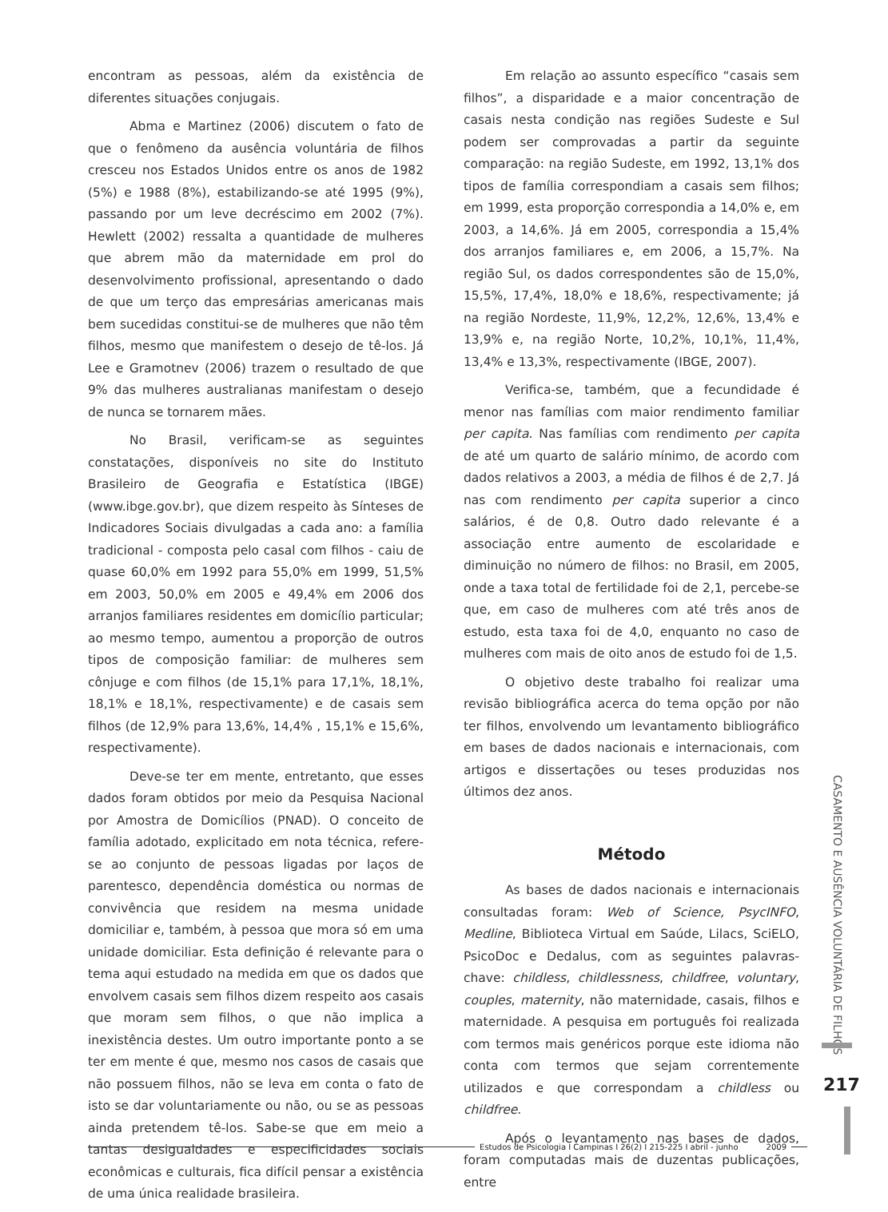encontram as pessoas, além da existência de diferentes situações conjugais.
Abma e Martinez (2006) discutem o fato de que o fenômeno da ausência voluntária de filhos cresceu nos Estados Unidos entre os anos de 1982 (5%) e 1988 (8%), estabilizando-se até 1995 (9%), passando por um leve decréscimo em 2002 (7%). Hewlett (2002) ressalta a quantidade de mulheres que abrem mão da materni­dade em prol do desenvolvimento profissional, apresen­tando o dado de que um terço das empresárias ameri­canas mais bem sucedidas constitui-se de mulheres que não têm filhos, mesmo que manifestem o desejo de tê-los. Já Lee e Gramotnev (2006) trazem o resultado de que 9% das mulheres australianas manifestam o desejo de nunca se tornarem mães.
No Brasil, verificam-se as seguintes constatações, disponíveis no site do Instituto Brasileiro de Geografia e Estatística (IBGE) (www.ibge.gov.br), que dizem respeito às Sínteses de Indicadores Sociais divulgadas a cada ano: a família tradicional - composta pelo casal com filhos - caiu de quase 60,0% em 1992 para 55,0% em 1999, 51,5% em 2003, 50,0% em 2005 e 49,4% em 2006 dos arranjos familiares residentes em domicílio parti­cular; ao mesmo tempo, aumentou a proporção de outros tipos de composição familiar: de mulheres sem cônjuge e com filhos (de 15,1% para 17,1%, 18,1%, 18,1% e 18,1%, respectivamente) e de casais sem filhos (de 12,9% para 13,6%, 14,4% , 15,1% e 15,6%, respectivamente).
Deve-se ter em mente, entretanto, que esses dados foram obtidos por meio da Pesquisa Nacional por Amostra de Domicílios (PNAD). O conceito de família adotado, explicitado em nota técnica, refere-se ao conjunto de pessoas ligadas por laços de parentesco, dependência doméstica ou normas de convivência que residem na mesma unidade domiciliar e, também, à pessoa que mora só em uma unidade domiciliar. Esta definição é relevante para o tema aqui estudado na medida em que os dados que envolvem casais sem filhos dizem respeito aos casais que moram sem filhos, o que não implica a inexistência destes. Um outro importante ponto a se ter em mente é que, mesmo nos casos de casais que não possuem filhos, não se leva em conta o fato de isto se dar voluntariamente ou não, ou se as pessoas ainda pretendem tê-los. Sabe-se que em meio a tantas desigualdades e especificidades sociais econômicas e culturais, fica difícil pensar a existência de uma única realidade brasileira.
Em relação ao assunto específico “casais sem filhos”, a disparidade e a maior concentração de casais nesta condição nas regiões Sudeste e Sul podem ser comprovadas a partir da seguinte comparação: na região Sudeste, em 1992, 13,1% dos tipos de família correspondiam a casais sem filhos; em 1999, esta propor­ção correspondia a 14,0% e, em 2003, a 14,6%. Já em 2005, correspondia a 15,4% dos arranjos familiares e, em 2006, a 15,7%. Na região Sul, os dados correspondentes são de 15,0%, 15,5%, 17,4%, 18,0% e 18,6%, respectiva­mente; já na região Nordeste, 11,9%, 12,2%, 12,6%, 13,4% e 13,9% e, na região Norte, 10,2%, 10,1%, 11,4%, 13,4% e 13,3%, respectivamente (IBGE, 2007).
Verifica-se, também, que a fecundidade é menor nas famílias com maior rendimento familiar per capita. Nas famílias com rendimento per capita de até um quar­to de salário mínimo, de acordo com dados relativos a 2003, a média de filhos é de 2,7. Já nas com rendimento per capita superior a cinco salários, é de 0,8. Outro dado relevante é a associação entre aumento de escolaridade e diminuição no número de filhos: no Brasil, em 2005, onde a taxa total de fertilidade foi de 2,1, percebe-se que, em caso de mulheres com até três anos de estudo, esta taxa foi de 4,0, enquanto no caso de mulheres com mais de oito anos de estudo foi de 1,5.
O objetivo deste trabalho foi realizar uma revisão bibliográfica acerca do tema opção por não ter filhos, envolvendo um levantamento bibliográfico em bases de dados nacionais e internacionais, com artigos e dissertações ou teses produzidas nos últimos dez anos.
Método
As bases de dados nacionais e internacionais consultadas foram: Web of Science, PsycINFO, Medline, Biblioteca Virtual em Saúde, Lilacs, SciELO, PsicoDoc e Dedalus, com as seguintes palavras-chave: childless, childlessness, childfree, voluntary, couples, maternity, não maternidade, casais, filhos e maternidade. A pesquisa em português foi realizada com termos mais genéricos porque este idioma não conta com termos que sejam correntemente utilizados e que correspondam a childless ou childfree.
Após o levantamento nas bases de dados, foram computadas mais de duzentas publicações, entre
CASAMENTO E AUSÊNCIA VOLUNTÁRIA DE FILHOS
217
Estudos de Psicologia I Campinas I 26(2) I 215-225 I abril - junho 2009